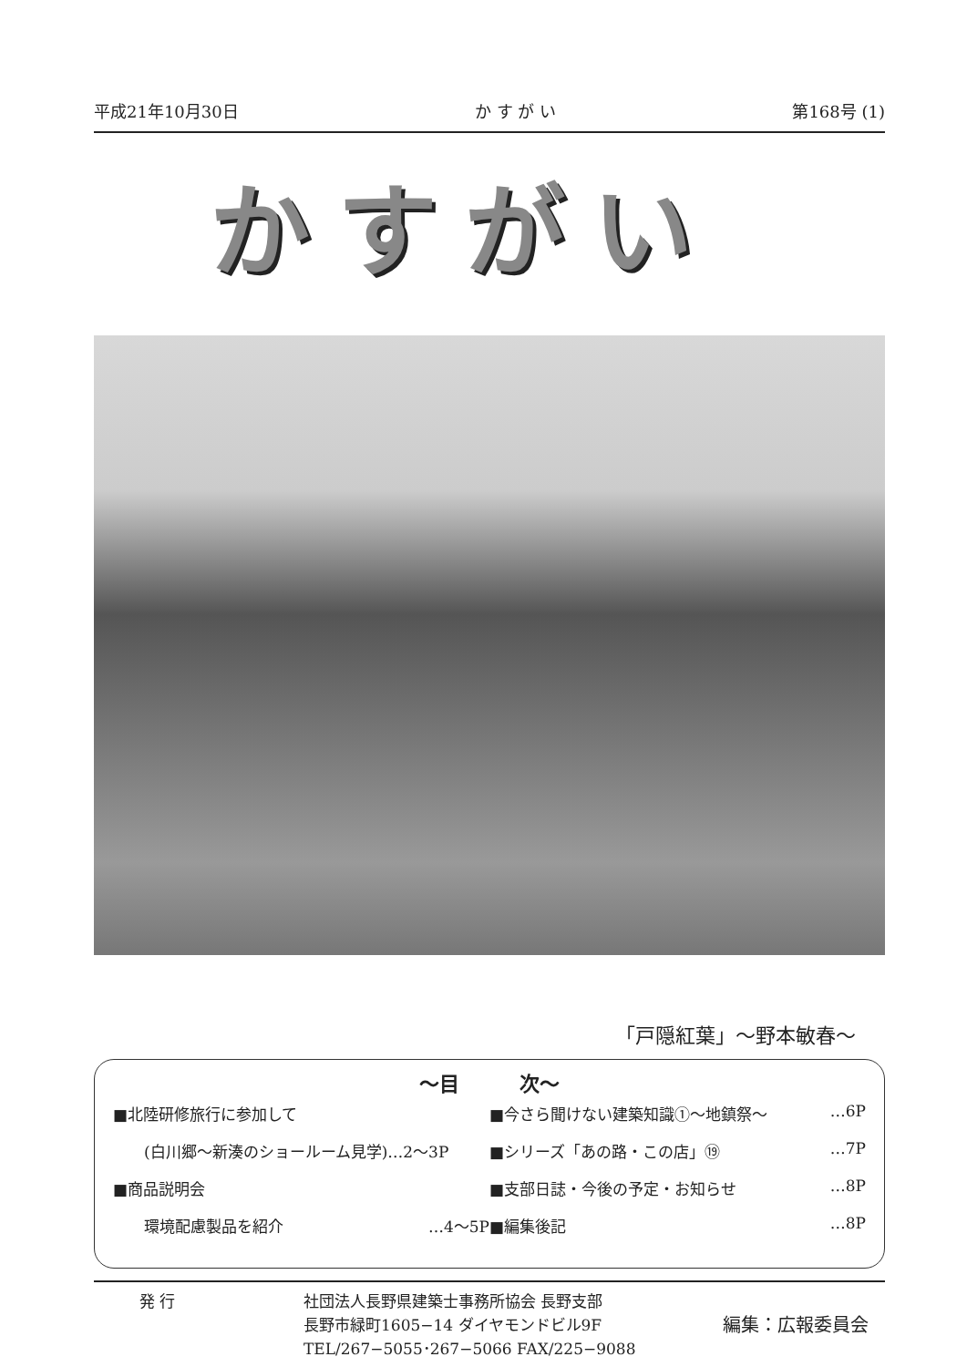平成21年10月30日 か す が い 第168号 (1)
かすがい
「戸隠紅葉」～野本敏春～
～目　　　次～
■北陸研修旅行に参加して
　　(白川郷～新湊のショールーム見学)…2～3P
■商品説明会
　　環境配慮製品を紹介 …4～5P
■今さら聞けない建築知識①～地鎮祭～ …6P
■シリーズ「あの路・この店」⑲ …7P
■支部日誌・今後の予定・お知らせ …8P
■編集後記 …8P
発 行 社団法人長野県建築士事務所協会 長野支部
長野市緑町1605−14 ダイヤモンドビル9F
TEL/267−5055･267−5066 FAX/225−9088
編集：広報委員会